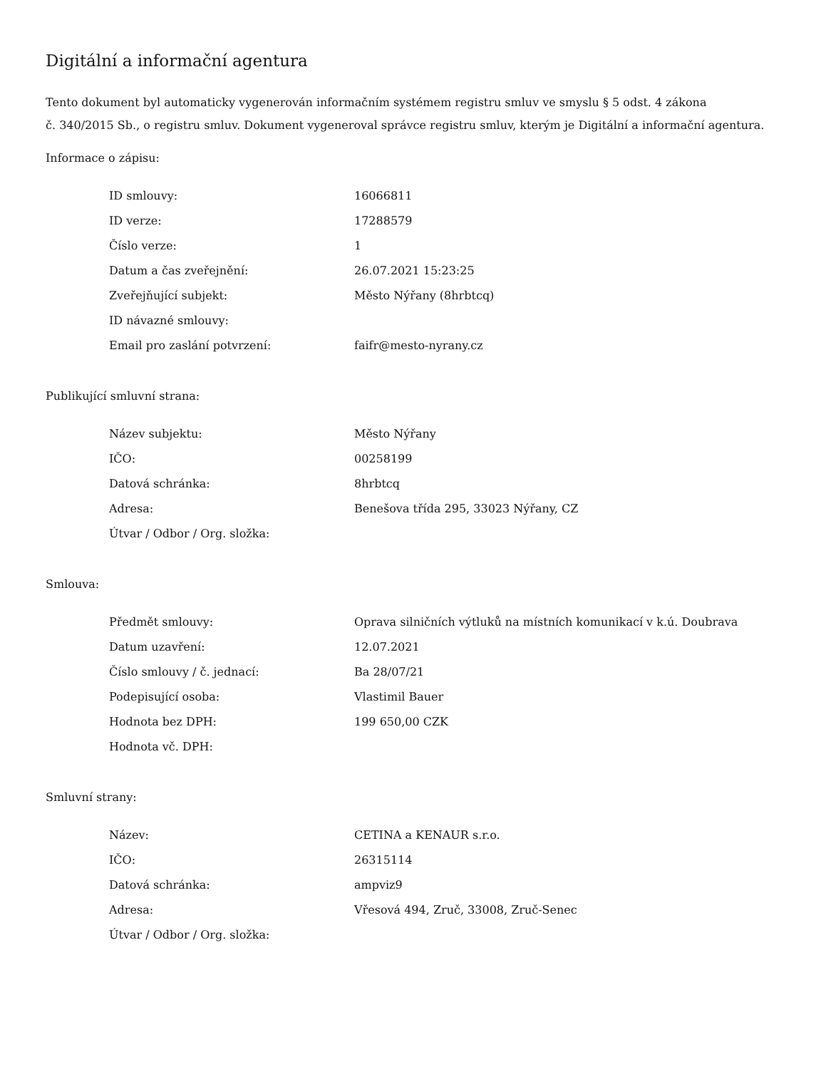Digitální a informační agentura
Tento dokument byl automaticky vygenerován informačním systémem registru smluv ve smyslu § 5 odst. 4 zákona
č. 340/2015 Sb., o registru smluv. Dokument vygeneroval správce registru smluv, kterým je Digitální a informační agentura.
Informace o zápisu:
| ID smlouvy: | 16066811 |
| ID verze: | 17288579 |
| Číslo verze: | 1 |
| Datum a čas zveřejnění: | 26.07.2021 15:23:25 |
| Zveřejňující subjekt: | Město Nýřany (8hrbtcq) |
| ID návazné smlouvy: | |
| Email pro zaslání potvrzení: | faifr@mesto-nyrany.cz |
Publikující smluvní strana:
| Název subjektu: | Město Nýřany |
| IČO: | 00258199 |
| Datová schránka: | 8hrbtcq |
| Adresa: | Benešova třída 295, 33023 Nýřany, CZ |
| Útvar / Odbor / Org. složka: | |
Smlouva:
| Předmět smlouvy: | Oprava silničních výtluků na místních komunikací v k.ú. Doubrava |
| Datum uzavření: | 12.07.2021 |
| Číslo smlouvy / č. jednací: | Ba 28/07/21 |
| Podepisující osoba: | Vlastimil Bauer |
| Hodnota bez DPH: | 199 650,00 CZK |
| Hodnota vč. DPH: | |
Smluvní strany:
| Název: | CETINA a KENAUR s.r.o. |
| IČO: | 26315114 |
| Datová schránka: | ampviz9 |
| Adresa: | Vřesová 494, Zruč, 33008, Zruč-Senec |
| Útvar / Odbor / Org. složka: | |